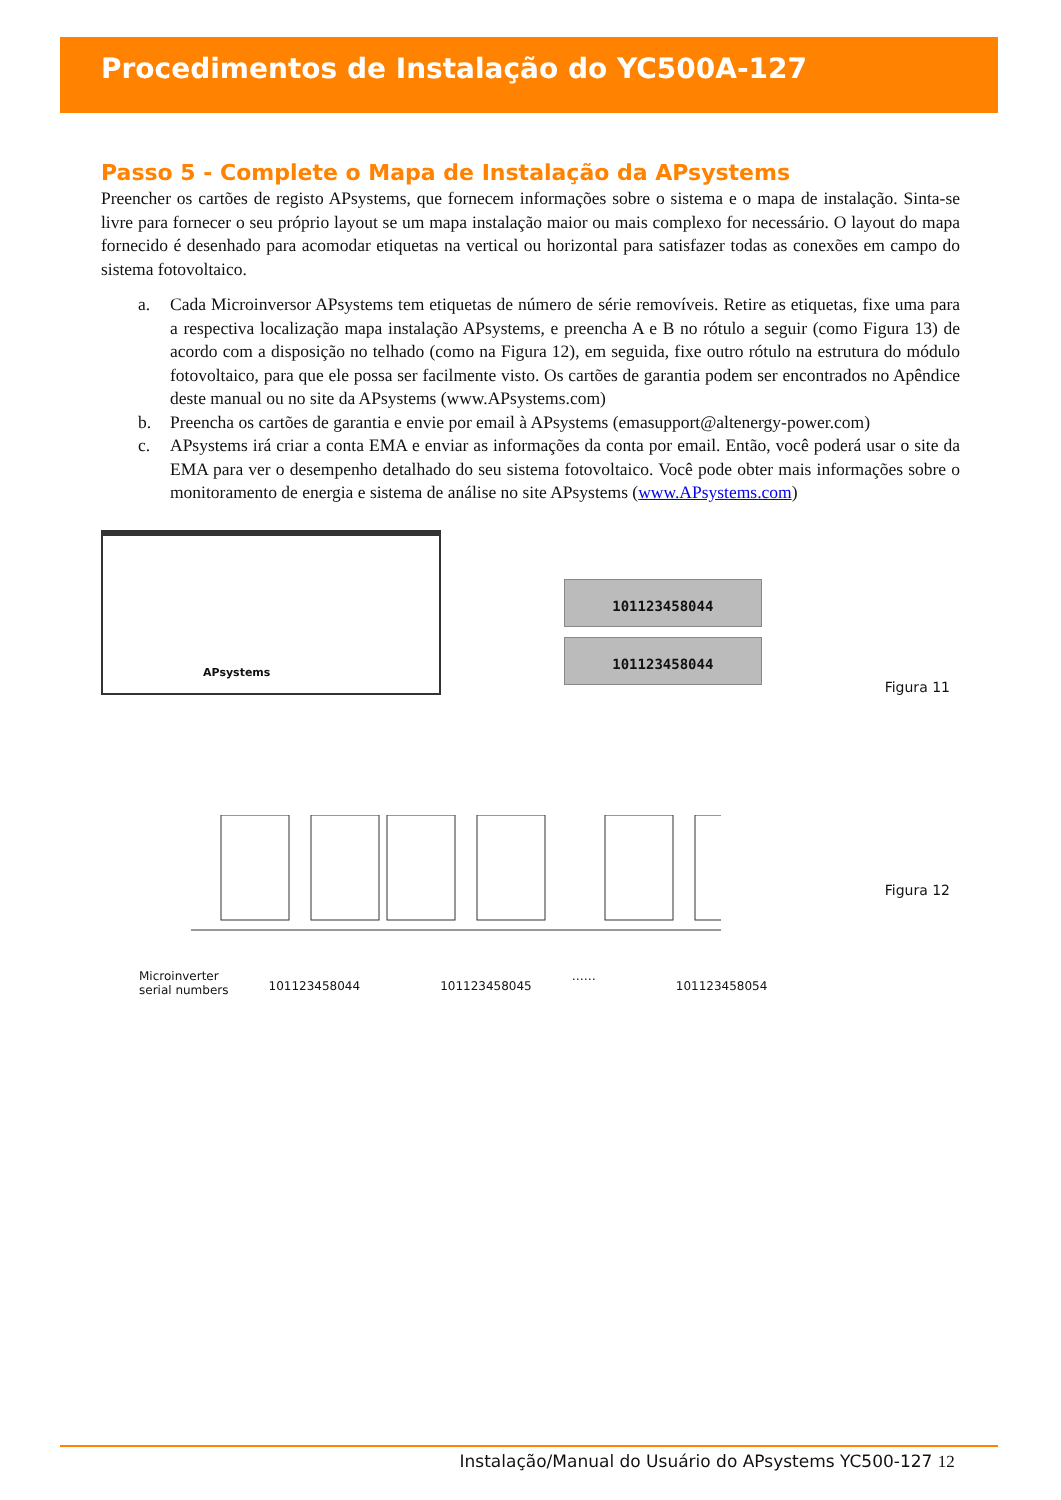Procedimentos de Instalação do YC500A-127
Passo 5 - Complete o Mapa de Instalação da APsystems
Preencher os cartões de registo APsystems, que fornecem informações sobre o sistema e o mapa de instalação. Sinta-se livre para fornecer o seu próprio layout se um mapa instalação maior ou mais complexo for necessário. O layout do mapa fornecido é desenhado para acomodar etiquetas na vertical ou horizontal para satisfazer todas as conexões em campo do sistema fotovoltaico.
a. Cada Microinversor APsystems tem etiquetas de número de série removíveis. Retire as etiquetas, fixe uma para a respectiva localização mapa instalação APsystems, e preencha A e B no rótulo a seguir (como Figura 13) de acordo com a disposição no telhado (como na Figura 12), em seguida, fixe outro rótulo na estrutura do módulo fotovoltaico, para que ele possa ser facilmente visto. Os cartões de garantia podem ser encontrados no Apêndice deste manual ou no site da APsystems (www.APsystems.com)
b. Preencha os cartões de garantia e envie por email à APsystems (emasupport@altenergy-power.com)
c. APsystems irá criar a conta EMA e enviar as informações da conta por email. Então, você poderá usar o site da EMA para ver o desempenho detalhado do seu sistema fotovoltaico. Você pode obter mais informações sobre o monitoramento de energia e sistema de análise no site APsystems (www.APsystems.com)
APsystems
101123458044
101123458044
Figura 11
Figura 12
Microinverter
serial numbers
101123458044 101123458045
……
101123458054
Instalação/Manual do Usuário do APsystems YC500-127 12